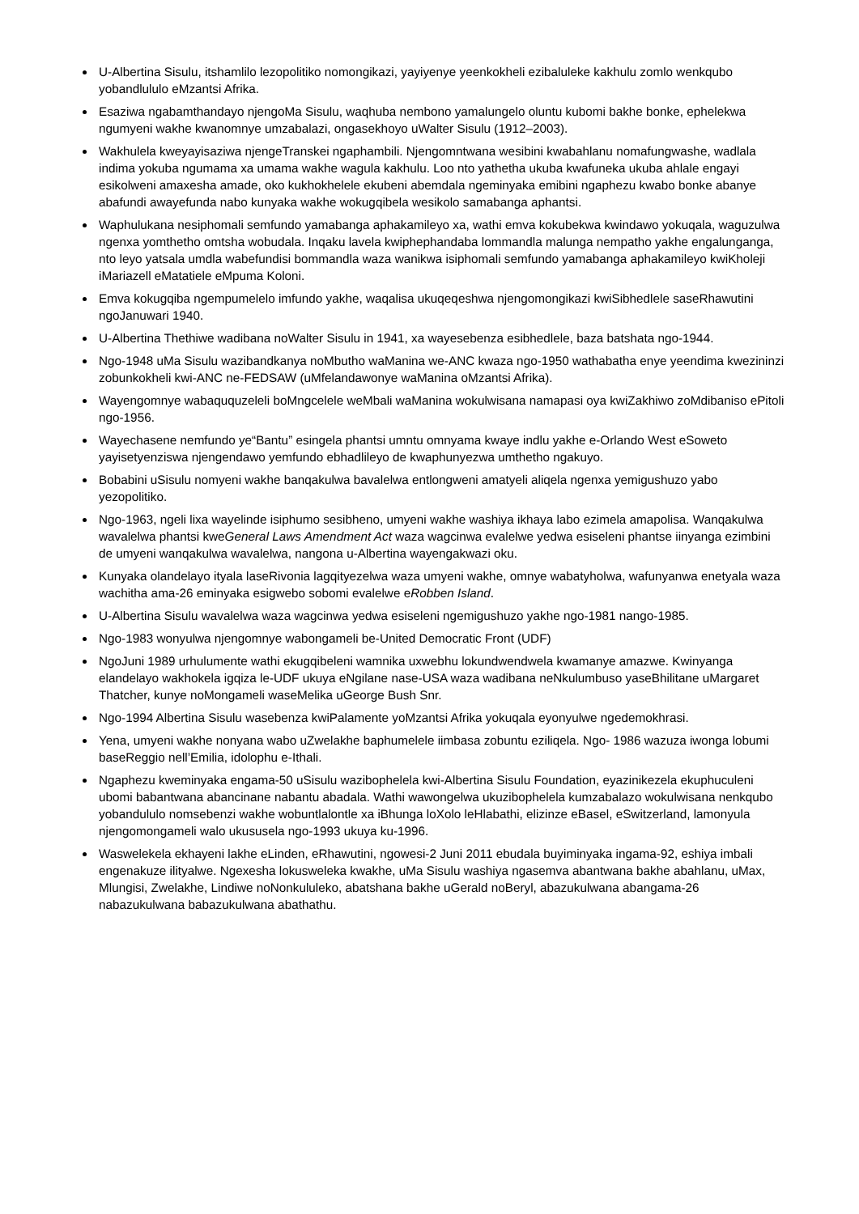U-Albertina Sisulu, itshamlilo lezopolitiko nomongikazi, yayiyenye yeenkokheli ezibaluleke kakhulu zomlo wenkqubo yobandlululo eMzantsi Afrika.
Esaziwa ngabamthandayo njengoMa Sisulu, waqhuba nembono yamalungelo oluntu kubomi bakhe bonke, ephelekwa ngumyeni wakhe kwanomnye umzabalazi, ongasekhoyo uWalter Sisulu (1912–2003).
Wakhulela kweyayisaziwa njengeTranskei ngaphambili. Njengomntwana wesibini kwabahlanu nomafungwashe, wadlala indima yokuba ngumama xa umama wakhe wagula kakhulu. Loo nto yathetha ukuba kwafuneka ukuba ahlale engayi esikolweni amaxesha amade, oko kukhokhelele ekubeni abemdala ngeminyaka emibini ngaphezu kwabo bonke abanye abafundi awayefunda nabo kunyaka wakhe wokugqibela wesikolo samabanga aphantsi.
Waphulukana nesiphomali semfundo yamabanga aphakamileyo xa, wathi emva kokubekwa kwindawo yokuqala, waguzulwa ngenxa yomthetho omtsha wobudala. Inqaku lavela kwiphephandaba lommandla malunga nempatho yakhe engalunganga, nto leyo yatsala umdla wabefundisi bommandla waza wanikwa isiphomali semfundo yamabanga aphakamileyo kwiKholeji iMariazell eMatatiele eMpuma Koloni.
Emva kokugqiba ngempumelelo imfundo yakhe, waqalisa ukuqeqeshwa njengomongikazi kwiSibhedlele saseRhawutini ngoJanuwari 1940.
U-Albertina Thethiwe wadibana noWalter Sisulu in 1941, xa wayesebenza esibhedlele, baza batshata ngo-1944.
Ngo-1948 uMa Sisulu wazibandkanya noMbutho waManina we-ANC kwaza ngo-1950 wathabatha enye yeendima kwezininzi zobunkokheli kwi-ANC ne-FEDSAW (uMfelandawonye waManina oMzantsi Afrika).
Wayengomnye wabaququzeleli boMngcelele weMbali waManina wokulwisana namapasi oya kwiZakhiwo zoMdibaniso ePitoli ngo-1956.
Wayechasene nemfundo ye“Bantu” esingela phantsi umntu omnyama kwaye indlu yakhe e-Orlando West eSoweto yayisetyenziswa njengendawo yemfundo ebhadlileyo de kwaphunyezwa umthetho ngakuyo.
Bobabini uSisulu nomyeni wakhe banqakulwa bavalelwa entlongweni amatyeli aliqela ngenxa yemigushuzo yabo yezopolitiko.
Ngo-1963, ngeli lixa wayelinde isiphumo sesibheno, umyeni wakhe washiya ikhaya labo ezimela amapolisa. Wanqakulwa wavalelwa phantsi kweGeneral Laws Amendment Act waza wagcinwa evalelwe yedwa esiseleni phantse iinyanga ezimbini de umyeni wanqakulwa wavalelwa, nangona u-Albertina wayengakwazi oku.
Kunyaka olandelayo ityala laseRivonia lagqityezelwa waza umyeni wakhe, omnye wabatyholwa, wafunyanwa enetyala waza wachitha ama-26 eminyaka esigwebo sobomi evalelwe eRobben Island.
U-Albertina Sisulu wavalelwa waza wagcinwa yedwa esiseleni ngemigushuzo yakhe ngo-1981 nango-1985.
Ngo-1983 wonyulwa njengomnye wabongameli be-United Democratic Front (UDF)
NgoJuni 1989 urhulumente wathi ekugqibeleni wamnika uxwebhu lokundwendwela kwamanye amazwe. Kwinyanga elandelayo wakhokela igqiza le-UDF ukuya eNgilane nase-USA waza wadibana neNkulumbuso yaseBhilitane uMargaret Thatcher, kunye noMongameli waseMelika uGeorge Bush Snr.
Ngo-1994 Albertina Sisulu wasebenza kwiPalamente yoMzantsi Afrika yokuqala eyonyulwe ngedemokhrasi.
Yena, umyeni wakhe nonyana wabo uZwelakhe baphumelele iimbasa zobuntu eziliqela. Ngo- 1986 wazuza iwonga lobumi baseReggio nell’Emilia, idolophu e-Ithali.
Ngaphezu kweminyaka engama-50 uSisulu wazibophelela kwi-Albertina Sisulu Foundation, eyazinikezela ekuphuculeni ubomi babantwana abancinane nabantu abadala. Wathi wawongelwa ukuzibophelela kumzabalazo wokulwisana nenkqubo yobandululo nomsebenzi wakhe wobuntlalontle xa iBhunga loXolo leHlabathi, elizinze eBasel, eSwitzerland, lamonyula njengomongameli walo ukususela ngo-1993 ukuya ku-1996.
Waswelekela ekhayeni lakhe eLinden, eRhawutini, ngowesi-2 Juni 2011 ebudala buyiminyaka ingama-92, eshiya imbali engenakuze ilityalwe. Ngexesha lokusweleka kwakhe, uMa Sisulu washiya ngasemva abantwana bakhe abahlanu, uMax, Mlungisi, Zwelakhe, Lindiwe noNonkululeko, abatshana bakhe uGerald noBeryl, abazukulwana abangama-26 nabazukulwana babazukulwana abathathu.